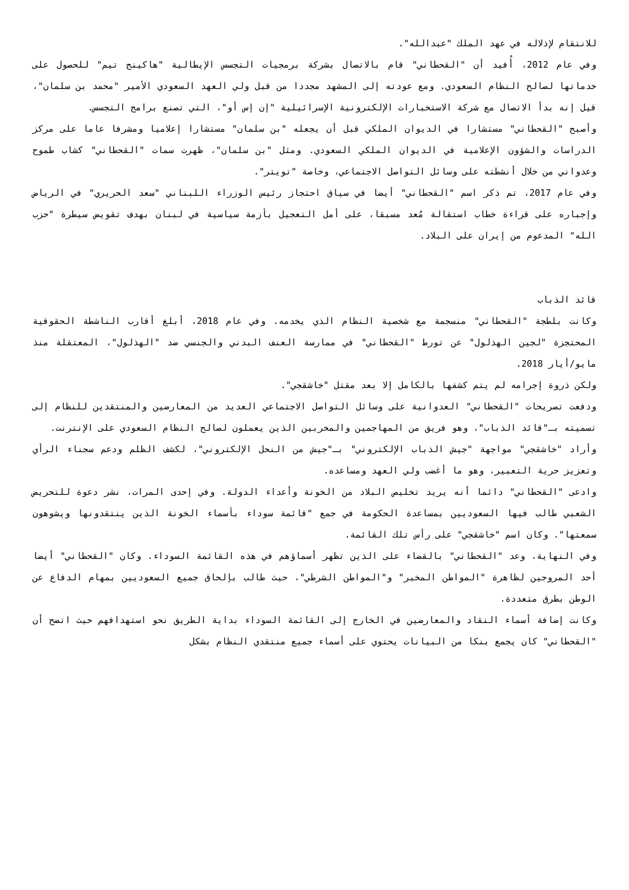للانتقام لإذلاله في عهد الملك "عبدالله".
وفي عام 2012، أُفيد أن "القحطاني" قام بالاتصال بشركة برمجيات التجسس الإيطالية "هاكينج تيم" للحصول على خدماتها لصالح النظام السعودي. ومع عودته إلى المشهد مجددا من قبل ولي العهد السعودي الأمير "محمد بن سلمان"، قيل إنه بدأ الاتصال مع شركة الاستخبارات الإلكترونية الإسرائيلية "إن إس أو"، التي تصنع برامج التجسس.
وأصبح "القحطاني" مستشارا في الديوان الملكي قبل أن يجعله "بن سلمان" مستشارا إعلاميا ومشرفا عاما على مركز الدراسات والشؤون الإعلامية في الديوان الملكي السعودي. ومثل "بن سلمان"، ظهرت سمات "القحطاني" كشاب طموح وعدواني من خلال أنشطته على وسائل التواصل الاجتماعي، وخاصة "تويتر".
وفي عام 2017، تم ذكر اسم "القحطاني" أيضا في سياق احتجاز رئيس الوزراء اللبناني "سعد الحريري" في الرياض وإجباره على قراءة خطاب استقالة مُعد مسبقا، على أمل التعجيل بأزمة سياسية في لبنان بهدف تقويض سيطرة "حزب الله" المدعوم من إيران على البلاد.
قائد الذباب
وكانت بلطجة "القحطاني" منسجمة مع شخصية النظام الذي يخدمه. وفي عام 2018، أبلغ أقارب الناشطة الحقوقية المحتجزة "لجين الهذلول" عن تورط "القحطاني" في ممارسة العنف البدني والجنسي ضد "الهذلول"، المعتقلة منذ مايو/أيار 2018.
ولكن ذروة إجرامه لم يتم كشفها بالكامل إلا بعد مقتل "خاشقجي".
ودفعت تصريحات "القحطاني" العدوانية على وسائل التواصل الاجتماعي العديد من المعارضين والمنتقدين للنظام إلى تسميته بـ"قائد الذباب"، وهو فريق من المهاجمين والمخربين الذين يعملون لصالح النظام السعودي على الإنترنت.
وأراد "خاشقجي" مواجهة "جيش الذباب الإلكتروني" بـ"جيش من النحل الإلكتروني"، لكشف الظلم ودعم سجناء الرأي وتعزيز حرية التعبير، وهو ما أغضب ولي العهد ومساعده.
وادعى "القحطاني" دائما أنه يريد تخليص البلاد من الخونة وأعداء الدولة. وفي إحدى المرات، نشر دعوة للتحريض الشعبي طالب فيها السعوديين بمساعدة الحكومة في جمع "قائمة سوداء بأسماء الخونة الذين ينتقدونها ويشوهون سمعتها". وكان اسم "خاشقجي" على رأس تلك القائمة.
وفي النهاية، وعد "القحطاني" بالقضاء على الذين تظهر أسماؤهم في هذه القائمة السوداء. وكان "القحطاني" أيضا أحد المروجين لظاهرة "المواطن المخبر" و"المواطن الشرطي"، حيث طالب بإلحاق جميع السعوديين بمهام الدفاع عن الوطن بطرق متعددة.
وكانت إضافة أسماء النقاد والمعارضين في الخارج إلى القائمة السوداء بداية الطريق نحو استهدافهم حيث اتضح أن "القحطاني" كان يجمع بنكا من البيانات يحتوي على أسماء جميع منتقدي النظام بشكل